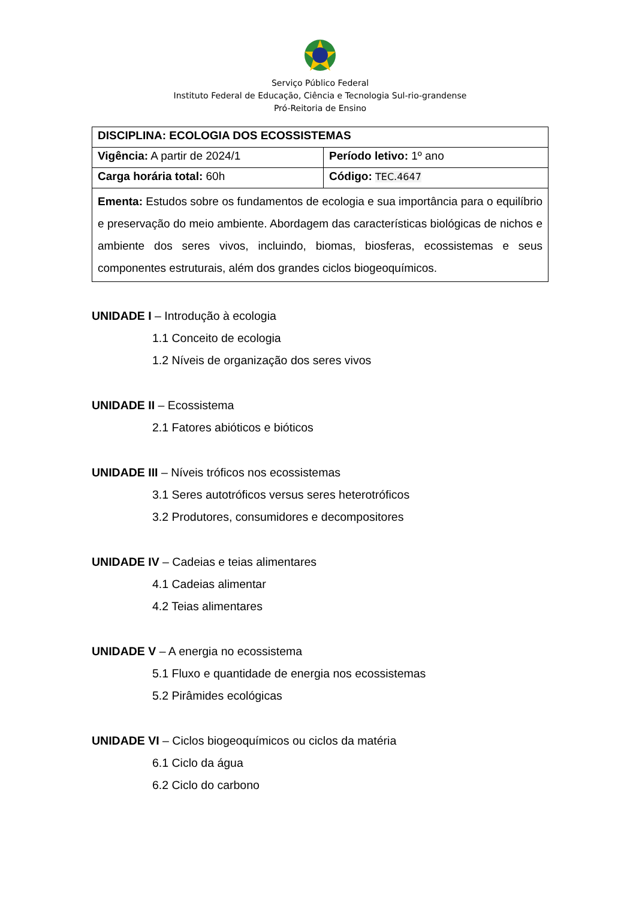Serviço Público Federal
Instituto Federal de Educação, Ciência e Tecnologia Sul-rio-grandense
Pró-Reitoria de Ensino
| DISCIPLINA: ECOLOGIA DOS ECOSSISTEMAS | |
| Vigência: A partir de 2024/1 | Período letivo: 1º ano |
| Carga horária total: 60h | Código: TEC.4647 |
| Ementa: Estudos sobre os fundamentos de ecologia e sua importância para o equilíbrio e preservação do meio ambiente. Abordagem das características biológicas de nichos e ambiente dos seres vivos, incluindo, biomas, biosferas, ecossistemas e seus componentes estruturais, além dos grandes ciclos biogeoquímicos. | |
UNIDADE I – Introdução à ecologia
1.1 Conceito de ecologia
1.2 Níveis de organização dos seres vivos
UNIDADE II – Ecossistema
2.1 Fatores abióticos e bióticos
UNIDADE III – Níveis tróficos nos ecossistemas
3.1 Seres autotróficos versus seres heterotróficos
3.2 Produtores, consumidores e decompositores
UNIDADE IV – Cadeias e teias alimentares
4.1 Cadeias alimentar
4.2 Teias alimentares
UNIDADE V – A energia no ecossistema
5.1 Fluxo e quantidade de energia nos ecossistemas
5.2 Pirâmides ecológicas
UNIDADE VI – Ciclos biogeoquímicos ou ciclos da matéria
6.1 Ciclo da água
6.2 Ciclo do carbono